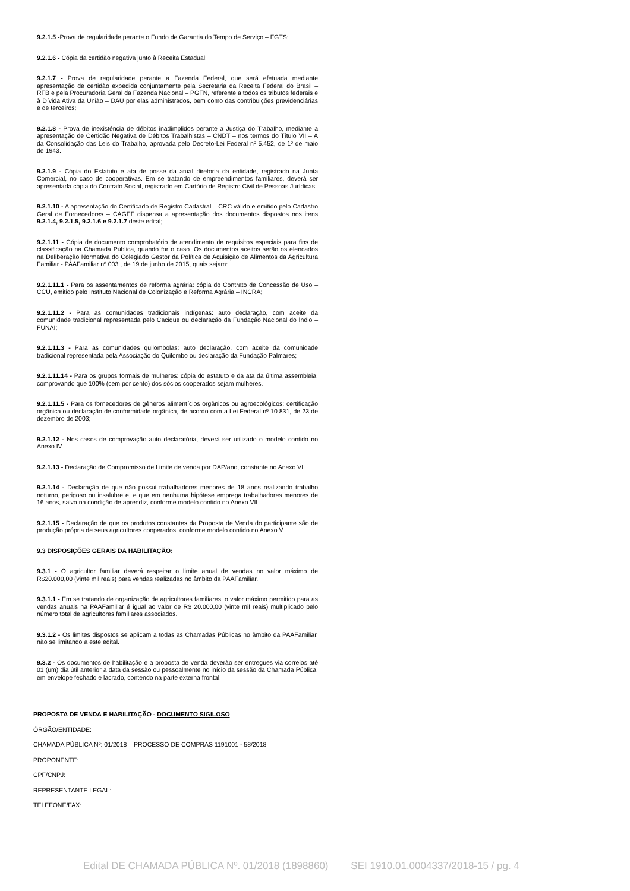9.2.1.5 -Prova de regularidade perante o Fundo de Garantia do Tempo de Serviço – FGTS;
9.2.1.6 - Cópia da certidão negativa junto à Receita Estadual;
9.2.1.7 - Prova de regularidade perante a Fazenda Federal, que será efetuada mediante apresentação de certidão expedida conjuntamente pela Secretaria da Receita Federal do Brasil – RFB e pela Procuradoria Geral da Fazenda Nacional – PGFN, referente a todos os tributos federais e à Dívida Ativa da União – DAU por elas administrados, bem como das contribuições previdenciárias e de terceiros;
9.2.1.8 - Prova de inexistência de débitos inadimplidos perante a Justiça do Trabalho, mediante a apresentação de Certidão Negativa de Débitos Trabalhistas – CNDT – nos termos do Título VII – A da Consolidação das Leis do Trabalho, aprovada pelo Decreto-Lei Federal nº 5.452, de 1º de maio de 1943.
9.2.1.9 - Cópia do Estatuto e ata de posse da atual diretoria da entidade, registrado na Junta Comercial, no caso de cooperativas. Em se tratando de empreendimentos familiares, deverá ser apresentada cópia do Contrato Social, registrado em Cartório de Registro Civil de Pessoas Jurídicas;
9.2.1.10 - A apresentação do Certificado de Registro Cadastral – CRC válido e emitido pelo Cadastro Geral de Fornecedores – CAGEF dispensa a apresentação dos documentos dispostos nos itens 9.2.1.4, 9.2.1.5, 9.2.1.6 e 9.2.1.7 deste edital;
9.2.1.11 - Cópia de documento comprobatório de atendimento de requisitos especiais para fins de classificação na Chamada Pública, quando for o caso. Os documentos aceitos serão os elencados na Deliberação Normativa do Colegiado Gestor da Política de Aquisição de Alimentos da Agricultura Familiar - PAAFamiliar nº 003 , de 19 de junho de 2015, quais sejam:
9.2.1.11.1 - Para os assentamentos de reforma agrária: cópia do Contrato de Concessão de Uso – CCU, emitido pelo Instituto Nacional de Colonização e Reforma Agrária – INCRA;
9.2.1.11.2 - Para as comunidades tradicionais indígenas: auto declaração, com aceite da comunidade tradicional representada pelo Cacique ou declaração da Fundação Nacional do Índio – FUNAI;
9.2.1.11.3 - Para as comunidades quilombolas: auto declaração, com aceite da comunidade tradicional representada pela Associação do Quilombo ou declaração da Fundação Palmares;
9.2.1.11.14 - Para os grupos formais de mulheres: cópia do estatuto e da ata da última assembleia, comprovando que 100% (cem por cento) dos sócios cooperados sejam mulheres.
9.2.1.11.5 - Para os fornecedores de gêneros alimentícios orgânicos ou agroecológicos: certificação orgânica ou declaração de conformidade orgânica, de acordo com a Lei Federal nº 10.831, de 23 de dezembro de 2003;
9.2.1.12 - Nos casos de comprovação auto declaratória, deverá ser utilizado o modelo contido no Anexo IV.
9.2.1.13 - Declaração de Compromisso de Limite de venda por DAP/ano, constante no Anexo VI.
9.2.1.14 - Declaração de que não possui trabalhadores menores de 18 anos realizando trabalho noturno, perigoso ou insalubre e, e que em nenhuma hipótese emprega trabalhadores menores de 16 anos, salvo na condição de aprendiz, conforme modelo contido no Anexo VII.
9.2.1.15 - Declaração de que os produtos constantes da Proposta de Venda do participante são de produção própria de seus agricultores cooperados, conforme modelo contido no Anexo V.
9.3 DISPOSIÇÕES GERAIS DA HABILITAÇÃO:
9.3.1 - O agricultor familiar deverá respeitar o limite anual de vendas no valor máximo de R$20.000,00 (vinte mil reais) para vendas realizadas no âmbito da PAAFamiliar.
9.3.1.1 - Em se tratando de organização de agricultores familiares, o valor máximo permitido para as vendas anuais na PAAFamiliar é igual ao valor de R$ 20.000,00 (vinte mil reais) multiplicado pelo número total de agricultores familiares associados.
9.3.1.2 - Os limites dispostos se aplicam a todas as Chamadas Públicas no âmbito da PAAFamiliar, não se limitando a este edital.
9.3.2 - Os documentos de habilitação e a proposta de venda deverão ser entregues via correios até 01 (um) dia útil anterior a data da sessão ou pessoalmente no início da sessão da Chamada Pública, em envelope fechado e lacrado, contendo na parte externa frontal:
PROPOSTA DE VENDA E HABILITAÇÃO - DOCUMENTO SIGILOSO
ÓRGÃO/ENTIDADE:
CHAMADA PÚBLICA Nº: 01/2018 – PROCESSO DE COMPRAS 1191001 - 58/2018
PROPONENTE:
CPF/CNPJ:
REPRESENTANTE LEGAL:
TELEFONE/FAX:
Edital DE CHAMADA PÚBLICA Nº. 01/2018 (1898860) SEI 1910.01.0004337/2018-15 / pg. 4